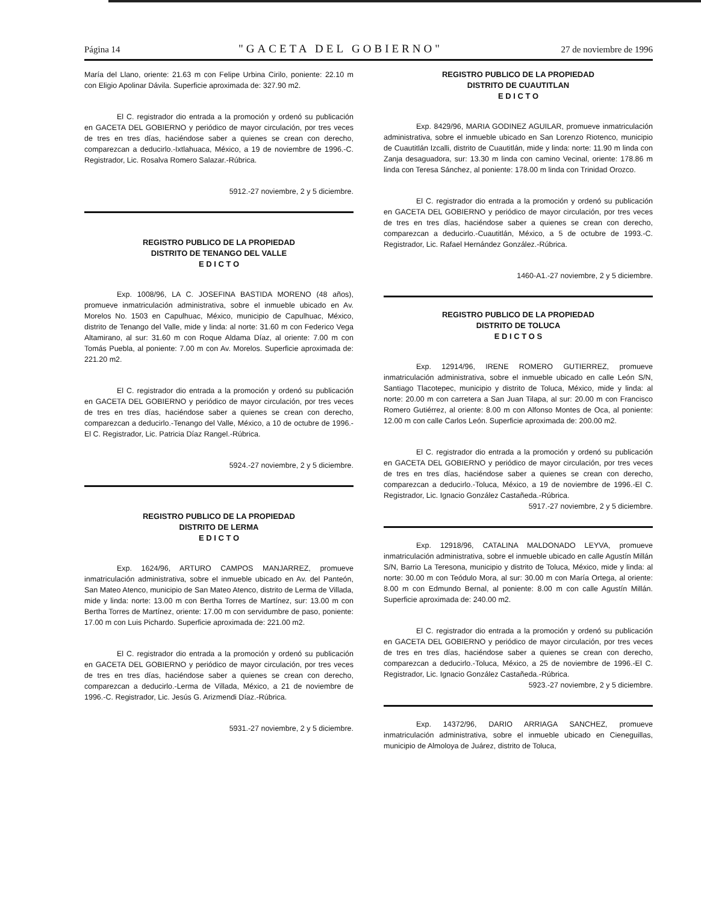Página 14 "GACETA DEL GOBIERNO" 27 de noviembre de 1996
María del Llano, oriente: 21.63 m con Felipe Urbina Cirilo, poniente: 22.10 m con Eligio Apolinar Dávila. Superficie aproximada de: 327.90 m2.
El C. registrador dio entrada a la promoción y ordenó su publicación en GACETA DEL GOBIERNO y periódico de mayor circulación, por tres veces de tres en tres días, haciéndose saber a quienes se crean con derecho, comparezcan a deducirlo.-Ixtlahuaca, México, a 19 de noviembre de 1996.-C. Registrador, Lic. Rosalva Romero Salazar.-Rúbrica.
5912.-27 noviembre, 2 y 5 diciembre.
REGISTRO PUBLICO DE LA PROPIEDAD
DISTRITO DE TENANGO DEL VALLE
E D I C T O
Exp. 1008/96, LA C. JOSEFINA BASTIDA MORENO (48 años), promueve inmatriculación administrativa, sobre el inmueble ubicado en Av. Morelos No. 1503 en Capulhuac, México, municipio de Capulhuac, México, distrito de Tenango del Valle, mide y linda: al norte: 31.60 m con Federico Vega Altamirano, al sur: 31.60 m con Roque Aldama Díaz, al oriente: 7.00 m con Tomás Puebla, al poniente: 7.00 m con Av. Morelos. Superficie aproximada de: 221.20 m2.
El C. registrador dio entrada a la promoción y ordenó su publicación en GACETA DEL GOBIERNO y periódico de mayor circulación, por tres veces de tres en tres días, haciéndose saber a quienes se crean con derecho, comparezcan a deducirlo.-Tenango del Valle, México, a 10 de octubre de 1996.-El C. Registrador, Lic. Patricia Díaz Rangel.-Rúbrica.
5924.-27 noviembre, 2 y 5 diciembre.
REGISTRO PUBLICO DE LA PROPIEDAD
DISTRITO DE LERMA
E D I C T O
Exp. 1624/96, ARTURO CAMPOS MANJARREZ, promueve inmatriculación administrativa, sobre el inmueble ubicado en Av. del Panteón, San Mateo Atenco, municipio de San Mateo Atenco, distrito de Lerma de Villada, mide y linda: norte: 13.00 m con Bertha Torres de Martínez, sur: 13.00 m con Bertha Torres de Martínez, oriente: 17.00 m con servidumbre de paso, poniente: 17.00 m con Luis Pichardo. Superficie aproximada de: 221.00 m2.
El C. registrador dio entrada a la promoción y ordenó su publicación en GACETA DEL GOBIERNO y periódico de mayor circulación, por tres veces de tres en tres días, haciéndose saber a quienes se crean con derecho, comparezcan a deducirlo.-Lerma de Villada, México, a 21 de noviembre de 1996.-C. Registrador, Lic. Jesús G. Arizmendi Díaz.-Rúbrica.
5931.-27 noviembre, 2 y 5 diciembre.
REGISTRO PUBLICO DE LA PROPIEDAD
DISTRITO DE CUAUTITLAN
E D I C T O
Exp. 8429/96, MARIA GODINEZ AGUILAR, promueve inmatriculación administrativa, sobre el inmueble ubicado en San Lorenzo Riotenco, municipio de Cuautitlán Izcalli, distrito de Cuautitlán, mide y linda: norte: 11.90 m linda con Zanja desaguadora, sur: 13.30 m linda con camino Vecinal, oriente: 178.86 m linda con Teresa Sánchez, al poniente: 178.00 m linda con Trinidad Orozco.
El C. registrador dio entrada a la promoción y ordenó su publicación en GACETA DEL GOBIERNO y periódico de mayor circulación, por tres veces de tres en tres días, haciéndose saber a quienes se crean con derecho, comparezcan a deducirlo.-Cuautitlán, México, a 5 de octubre de 1993.-C. Registrador, Lic. Rafael Hernández González.-Rúbrica.
1460-A1.-27 noviembre, 2 y 5 diciembre.
REGISTRO PUBLICO DE LA PROPIEDAD
DISTRITO DE TOLUCA
E D I C T O S
Exp. 12914/96, IRENE ROMERO GUTIERREZ, promueve inmatriculación administrativa, sobre el inmueble ubicado en calle León S/N, Santiago Tlacotepec, municipio y distrito de Toluca, México, mide y linda: al norte: 20.00 m con carretera a San Juan Tilapa, al sur: 20.00 m con Francisco Romero Gutiérrez, al oriente: 8.00 m con Alfonso Montes de Oca, al poniente: 12.00 m con calle Carlos León. Superficie aproximada de: 200.00 m2.
El C. registrador dio entrada a la promoción y ordenó su publicación en GACETA DEL GOBIERNO y periódico de mayor circulación, por tres veces de tres en tres días, haciéndose saber a quienes se crean con derecho, comparezcan a deducirlo.-Toluca, México, a 19 de noviembre de 1996.-El C. Registrador, Lic. Ignacio González Castañeda.-Rúbrica.
5917.-27 noviembre, 2 y 5 diciembre.
Exp. 12918/96, CATALINA MALDONADO LEYVA, promueve inmatriculación administrativa, sobre el inmueble ubicado en calle Agustín Millán S/N, Barrio La Teresona, municipio y distrito de Toluca, México, mide y linda: al norte: 30.00 m con Teódulo Mora, al sur: 30.00 m con María Ortega, al oriente: 8.00 m con Edmundo Bernal, al poniente: 8.00 m con calle Agustín Millán. Superficie aproximada de: 240.00 m2.
El C. registrador dio entrada a la promoción y ordenó su publicación en GACETA DEL GOBIERNO y periódico de mayor circulación, por tres veces de tres en tres días, haciéndose saber a quienes se crean con derecho, comparezcan a deducirlo.-Toluca, México, a 25 de noviembre de 1996.-El C. Registrador, Lic. Ignacio González Castañeda.-Rúbrica.
5923.-27 noviembre, 2 y 5 diciembre.
Exp. 14372/96, DARIO ARRIAGA SANCHEZ, promueve inmatriculación administrativa, sobre el inmueble ubicado en Cieneguillas, municipio de Almoloya de Juárez, distrito de Toluca,